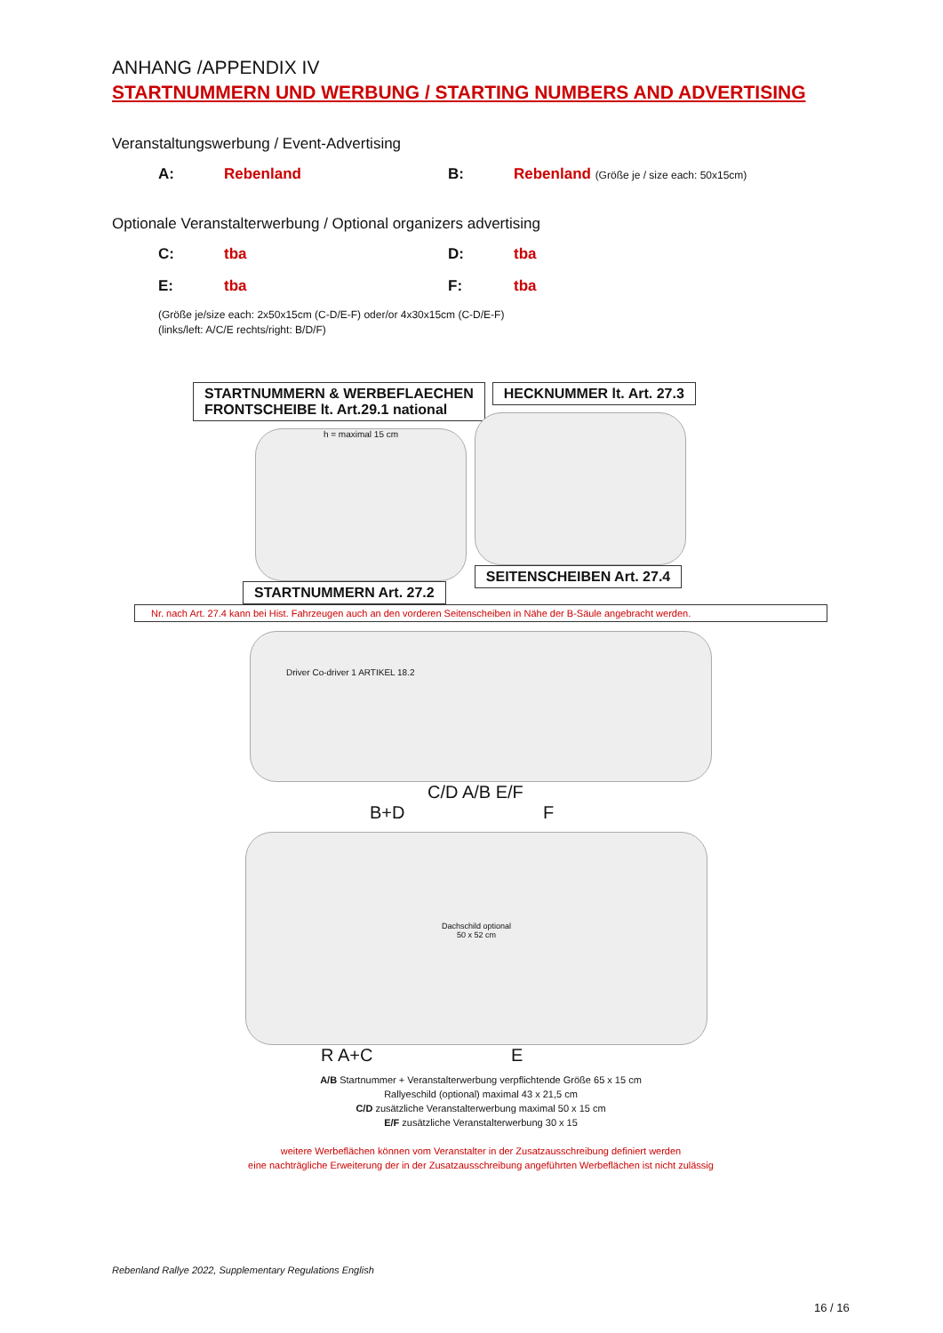ANHANG /APPENDIX IV
STARTNUMMERN UND WERBUNG / STARTING NUMBERS AND ADVERTISING
Veranstaltungswerbung / Event-Advertising
A: Rebenland B: Rebenland (Größe je / size each: 50x15cm)
Optionale Veranstalterwerbung / Optional organizers advertising
C: tba D: tba
E: tba F: tba
(Größe je/size each: 2x50x15cm (C-D/E-F) oder/or 4x30x15cm (C-D/E-F)
(links/left: A/C/E rechts/right: B/D/F)
STARTNUMMERN & WERBEFLAECHEN
FRONTSCHEIBE lt. Art.29.1 national
h = maximal 15 cm
STARTNUMMERN Art. 27.2
HECKNUMMER lt. Art. 27.3 SEITENSCHEIBEN Art. 27.4
Nr. nach Art. 27.4 kann bei Hist. Fahrzeugen auch an den vorderen Seitenscheiben in Nähe der B-Säule angebracht werden.
Driver Co-driver 1 ARTIKEL 18.2
C/D A/B E/F
B+D F
Dachschild optional
50 x 52 cm
R A+C E
A/B Startnummer + Veranstalterwerbung verpflichtende Größe 65 x 15 cm
Rallyeschild (optional) maximal 43 x 21,5 cm
C/D zusätzliche Veranstalterwerbung maximal 50 x 15 cm
E/F zusätzliche Veranstalterwerbung 30 x 15
weitere Werbeflächen können vom Veranstalter in der Zusatzausschreibung definiert werden
eine nachträgliche Erweiterung der in der Zusatzausschreibung angeführten Werbeflächen ist nicht zulässig
Rebenland Rallye 2022, Supplementary Regulations English
16 / 16